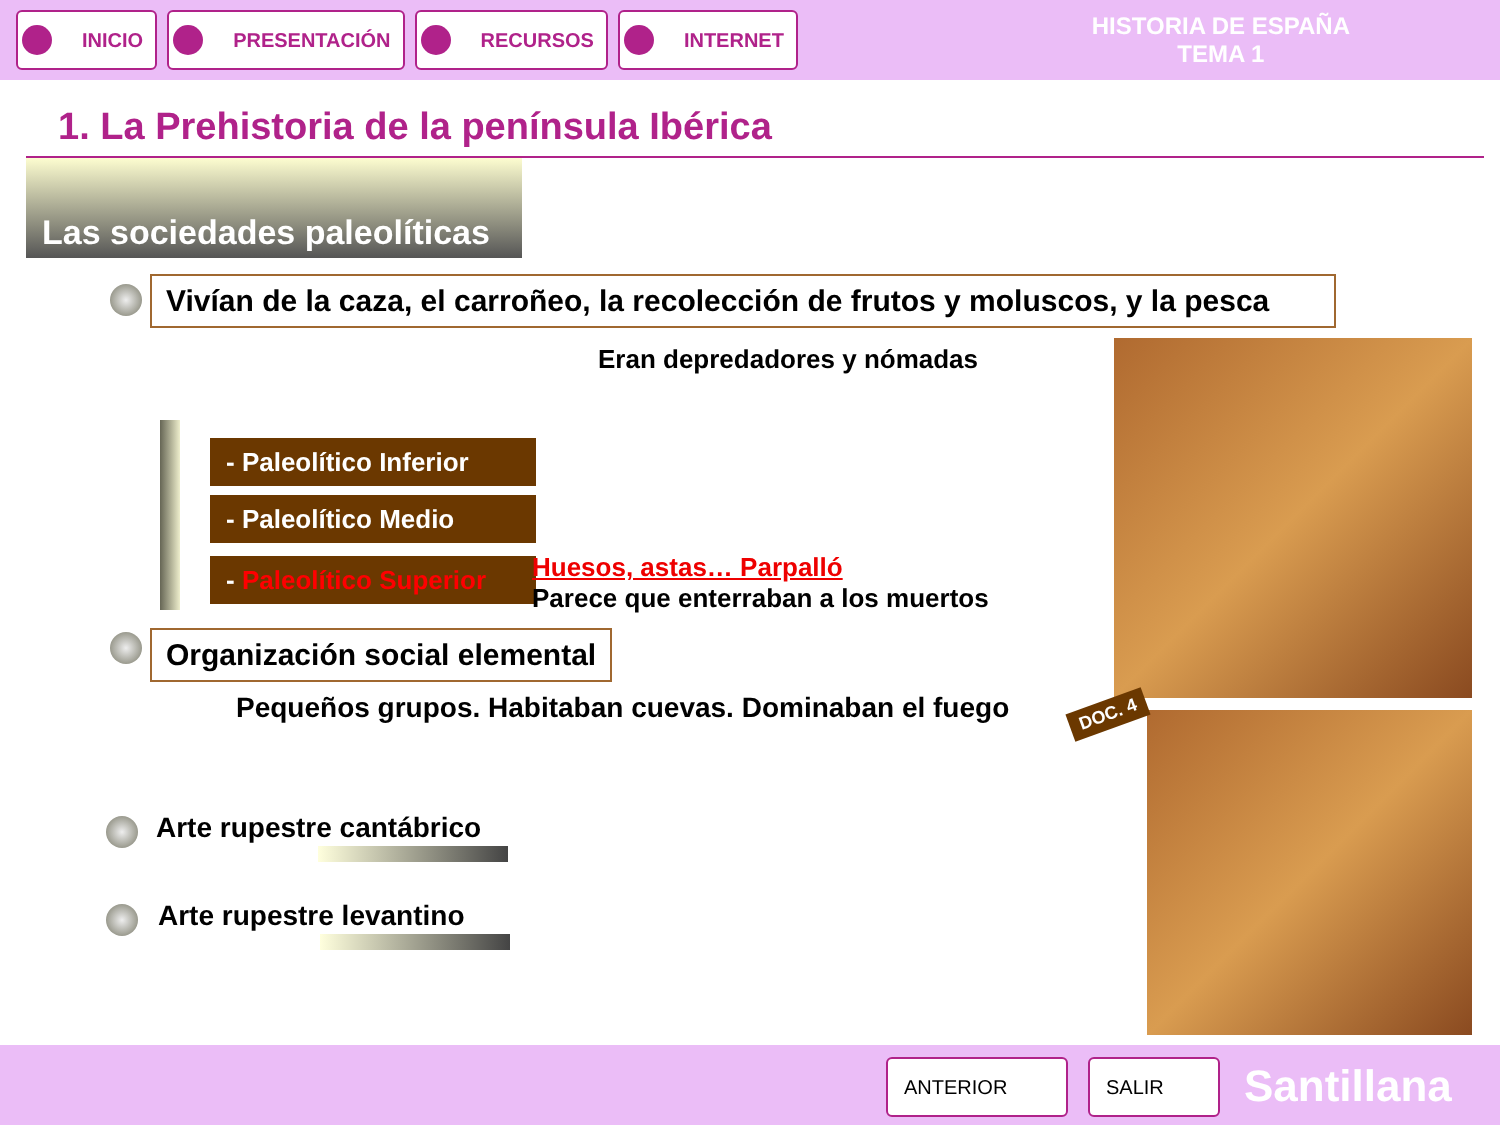INICIO PRESENTACIÓN RECURSOS INTERNET
HISTORIA DE ESPAÑA
TEMA 1
1. La Prehistoria de la península Ibérica
Las sociedades paleolíticas
Vivían de la caza, el carroñeo, la recolección de frutos y moluscos, y la pesca
Eran depredadores y nómadas
- Paleolítico Inferior
- Paleolítico Medio
- Paleolítico Superior
Huesos, astas… Parpalló
Parece que enterraban a los muertos
Organización social elemental
Pequeños grupos. Habitaban cuevas. Dominaban el fuego
Arte rupestre cantábrico
Arte rupestre levantino
DOC. 4
ANTERIOR SALIR Santillana